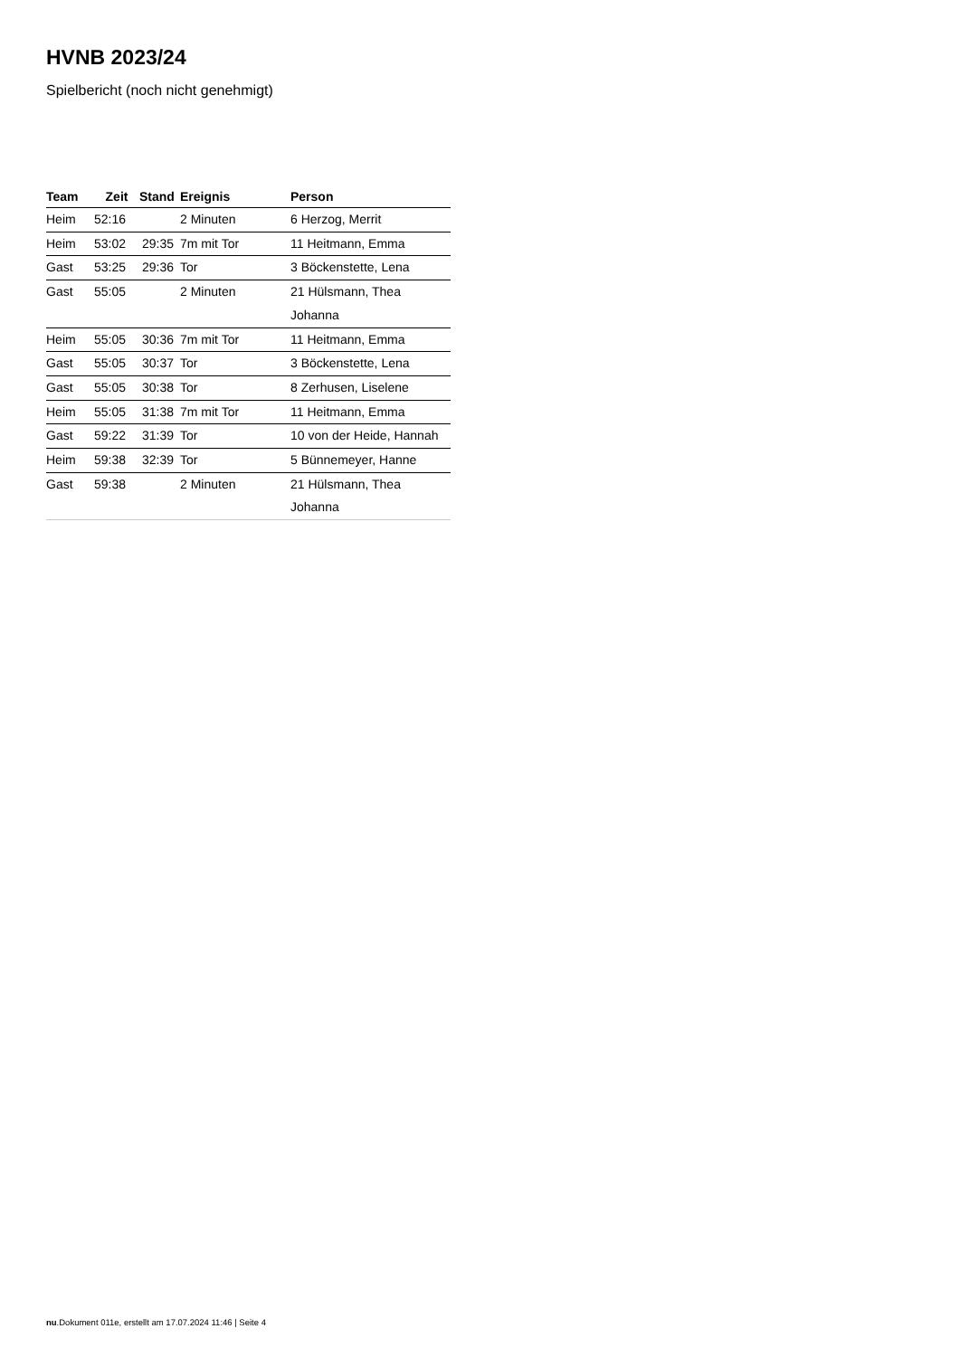HVNB 2023/24
Spielbericht (noch nicht genehmigt)
| Team | Zeit | Stand | Ereignis | Person |
| --- | --- | --- | --- | --- |
| Heim | 52:16 | | 2 Minuten | 6 Herzog, Merrit |
| Heim | 53:02 | 29:35 | 7m mit Tor | 11 Heitmann, Emma |
| Gast | 53:25 | 29:36 | Tor | 3 Böckenstette, Lena |
| Gast | 55:05 | | 2 Minuten | 21 Hülsmann, Thea Johanna |
| Heim | 55:05 | 30:36 | 7m mit Tor | 11 Heitmann, Emma |
| Gast | 55:05 | 30:37 | Tor | 3 Böckenstette, Lena |
| Gast | 55:05 | 30:38 | Tor | 8 Zerhusen, Liselene |
| Heim | 55:05 | 31:38 | 7m mit Tor | 11 Heitmann, Emma |
| Gast | 59:22 | 31:39 | Tor | 10 von der Heide, Hannah |
| Heim | 59:38 | 32:39 | Tor | 5 Bünnemeyer, Hanne |
| Gast | 59:38 | | 2 Minuten | 21 Hülsmann, Thea Johanna |
nu.Dokument 011e, erstellt am 17.07.2024 11:46 | Seite 4